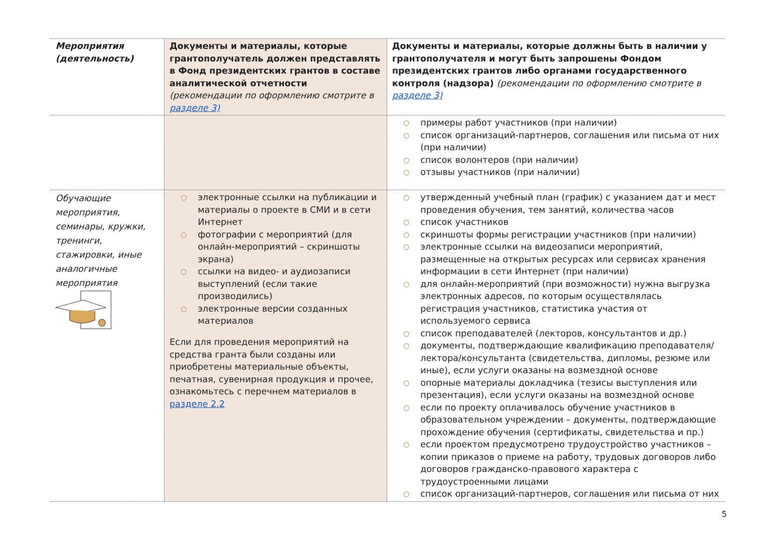| Мероприятия (деятельность) | Документы и материалы, которые грантополучатель должен представлять в Фонд президентских грантов в составе аналитической отчетности (рекомендации по оформлению смотрите в разделе 3) | Документы и материалы, которые должны быть в наличии у грантополучателя и могут быть запрошены Фондом президентских грантов либо органами государственного контроля (надзора) (рекомендации по оформлению смотрите в разделе 3) |
| --- | --- | --- |
| | | ○ примеры работ участников (при наличии) ○ список организаций-партнеров, соглашения или письма от них (при наличии) ○ список волонтеров (при наличии) ○ отзывы участников (при наличии) |
| Обучающие мероприятия, семинары, кружки, тренинги, стажировки, иные аналогичные мероприятия | ○ электронные ссылки на публикации и материалы о проекте в СМИ и в сети Интернет ○ фотографии с мероприятий (для онлайн-мероприятий – скриншоты экрана) ○ ссылки на видео- и аудиозаписи выступлений (если такие производились) ○ электронные версии созданных материалов Если для проведения мероприятий на средства гранта были созданы или приобретены материальные объекты, печатная, сувенирная продукция и прочее, ознакомьтесь с перечнем материалов в разделе 2.2 | ○ утвержденный учебный план (график) с указанием дат и мест проведения обучения, тем занятий, количества часов ○ список участников ○ скриншоты формы регистрации участников (при наличии) ○ электронные ссылки на видеозаписи мероприятий, размещенные на открытых ресурсах или сервисах хранения информации в сети Интернет (при наличии) ○ для онлайн-мероприятий (при возможности) нужна выгрузка электронных адресов, по которым осуществлялась регистрация участников, статистика участия от используемого сервиса ○ список преподавателей (лекторов, консультантов и др.) ○ документы, подтверждающие квалификацию преподавателя/лектора/консультанта (свидетельства, дипломы, резюме или иные), если услуги оказаны на возмездной основе ○ опорные материалы докладчика (тезисы выступления или презентация), если услуги оказаны на возмездной основе ○ если по проекту оплачивалось обучение участников в образовательном учреждении – документы, подтверждающие прохождение обучения (сертификаты, свидетельства и пр.) ○ если проектом предусмотрено трудоустройство участников – копии приказов о приеме на работу, трудовых договоров либо договоров гражданско-правового характера с трудоустроенными лицами ○ список организаций-партнеров, соглашения или письма от них |
5